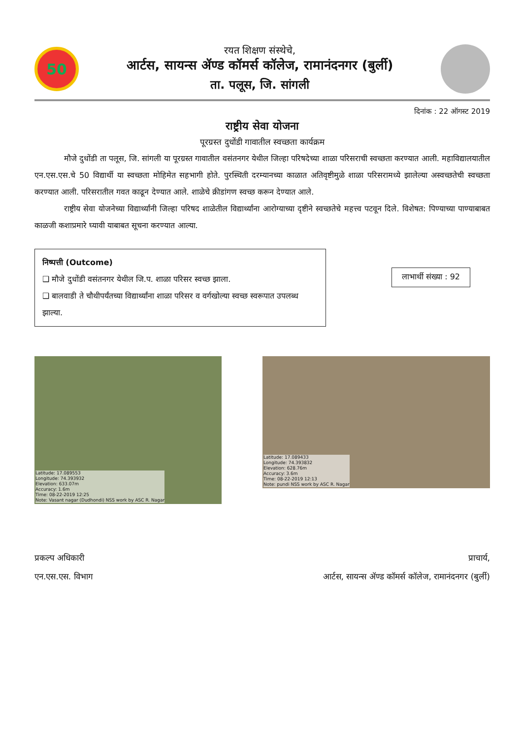50
रयत शिक्षण संस्थेचे,
आर्टस, सायन्स ॲण्ड कॉमर्स कॉलेज, रामानंदनगर (बुर्ली)
ता. पलूस, जि. सांगली
दिनांक : 22 ऑगस्ट 2019
राष्ट्रीय सेवा योजना
पूरग्रस्त दुधोंडी गावातील स्वच्छता कार्यक्रम
मौजे दुधोंडी ता पलूस, जि. सांगली या पूरग्रस्त गावातील वसंतनगर येथील जिल्हा परिषदेच्या शाळा परिसराची स्वच्छता करण्यात आली. महाविद्यालयातील एन.एस.एस.चे 50 विद्यार्थी या स्वच्छता मोहिमेत सहभागी होते. पुरस्थिती दरम्यानच्या काळात अतिवृष्टीमुळे शाळा परिसरामध्ये झालेल्या अस्वच्छतेची स्वच्छता करण्यात आली. परिसरातील गवत काढून देण्यात आले. शाळेचे क्रीडांगण स्वच्छ करून देण्यात आले.
राष्ट्रीय सेवा योजनेच्या विद्यार्थ्यांनी जिल्हा परिषद शाळेतील विद्यार्थ्यांना आरोग्याच्या दृष्टीने स्वच्छतेचे महत्त्व पटवून दिले. विशेषत: पिण्याच्या पाण्याबाबत काळजी कशाप्रमारे घ्यावी याबाबत सूचना करण्यात आल्या.
निष्पत्ती (Outcome)
❑ मौजे दुधोंडी वसंतनगर येथील जि.प. शाळा परिसर स्वच्छ झाला.
❑ बालवाडी ते चौथीपर्यंतच्या विद्यार्थ्यांना शाळा परिसर व वर्गखोल्या स्वच्छ स्वरूपात उपलब्ध झाल्या.
लाभार्थी संख्या : 92
Latitude: 17.089553
Longitude: 74.393932
Elevation: 633.07m
Accuracy: 1.6m
Time: 08-22-2019 12:25
Note: Vasant nagar (Dudhondi) NSS work by ASC R. Nagar
Latitude: 17.089433
Longitude: 74.393832
Elevation: 628.76m
Accuracy: 3.6m
Time: 08-22-2019 12:13
Note: pundi NSS work by ASC R. Nagar
प्रकल्प अधिकारी
एन.एस.एस. विभाग
प्राचार्य,
आर्टस, सायन्स ॲण्ड कॉमर्स कॉलेज, रामानंदनगर (बुर्ली)